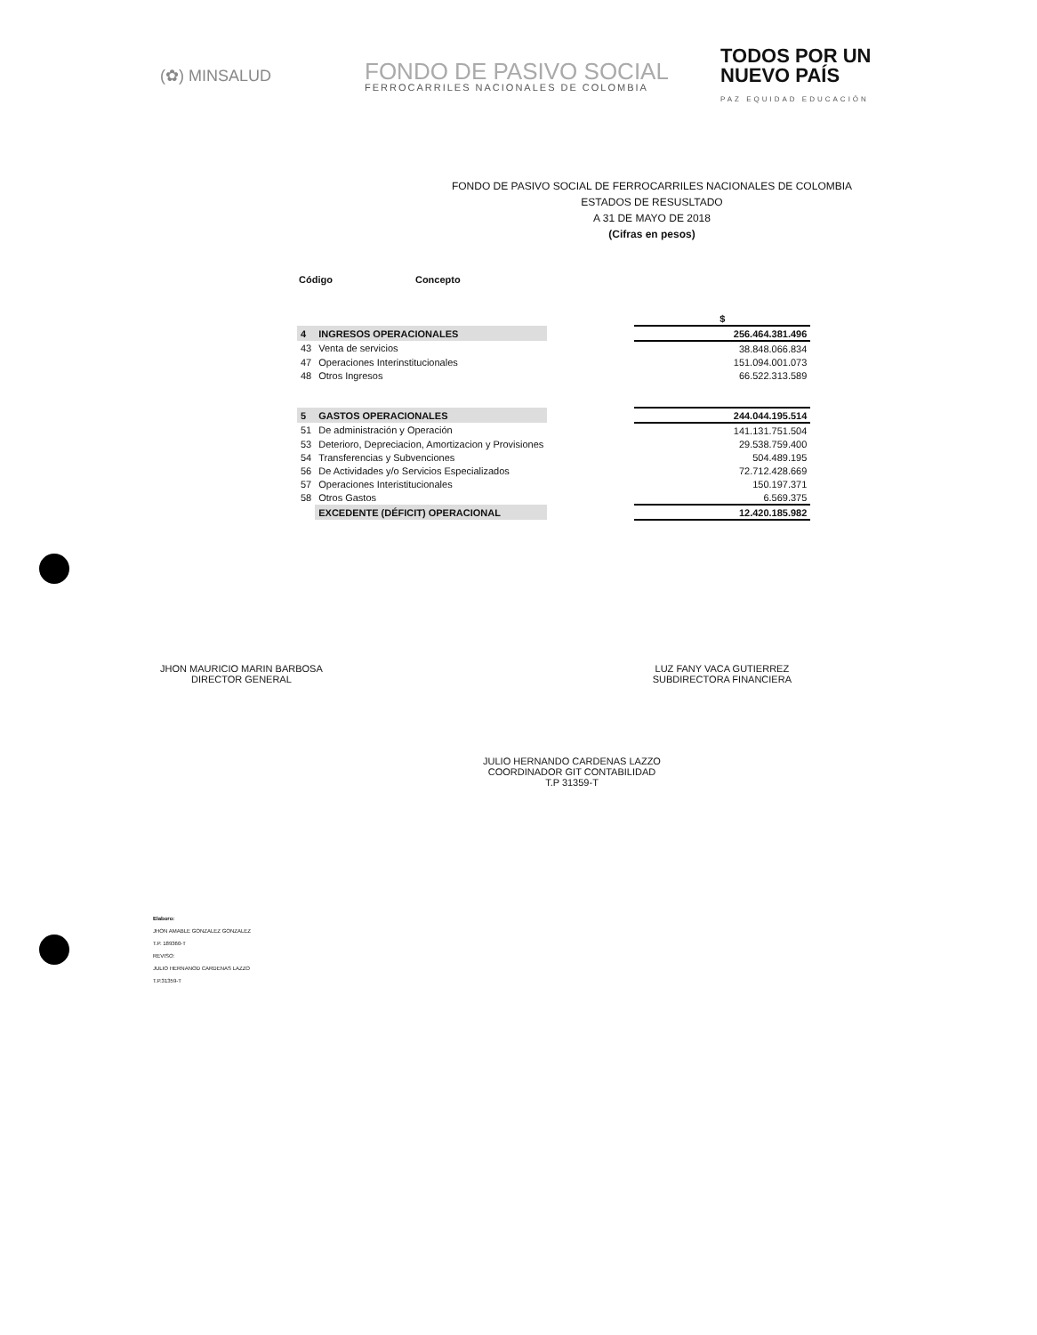(✿) MINSALUD
FONDO DE PASIVO SOCIAL
FERROCARRILES NACIONALES DE COLOMBIA
TODOS POR UN
NUEVO PAÍS
PAZ EQUIDAD EDUCACIÓN
FONDO DE PASIVO SOCIAL DE FERROCARRILES NACIONALES DE COLOMBIA
ESTADOS DE RESUSLTADO
A 31 DE MAYO DE 2018
(Cifras en pesos)
Código Concepto
| | | | $ |
| 4 | INGRESOS OPERACIONALES | | 256.464.381.496 |
| 43 | Venta de servicios | | 38.848.066.834 |
| 47 | Operaciones Interinstitucionales | | 151.094.001.073 |
| 48 | Otros Ingresos | | 66.522.313.589 |
| 5 | GASTOS OPERACIONALES | | 244.044.195.514 |
| 51 | De administración y Operación | | 141.131.751.504 |
| 53 | Deterioro, Depreciacion, Amortizacion y Provisiones | | 29.538.759.400 |
| 54 | Transferencias y Subvenciones | | 504.489.195 |
| 56 | De Actividades y/o Servicios Especializados | | 72.712.428.669 |
| 57 | Operaciones Interistitucionales | | 150.197.371 |
| 58 | Otros Gastos | | 6.569.375 |
| | EXCEDENTE (DÉFICIT) OPERACIONAL | | 12.420.185.982 |
JHON MAURICIO MARIN BARBOSA
DIRECTOR GENERAL
LUZ FANY VACA GUTIERREZ
SUBDIRECTORA FINANCIERA
JULIO HERNANDO CARDENAS LAZZO
COORDINADOR GIT CONTABILIDAD
T.P 31359-T
Elaboro:
JHON AMABLE GONZALEZ GONZALEZ
T.P. 189360-T
REVISO:
JULIO HERNANOD CARDENAS LAZZO
T.P.31359-T